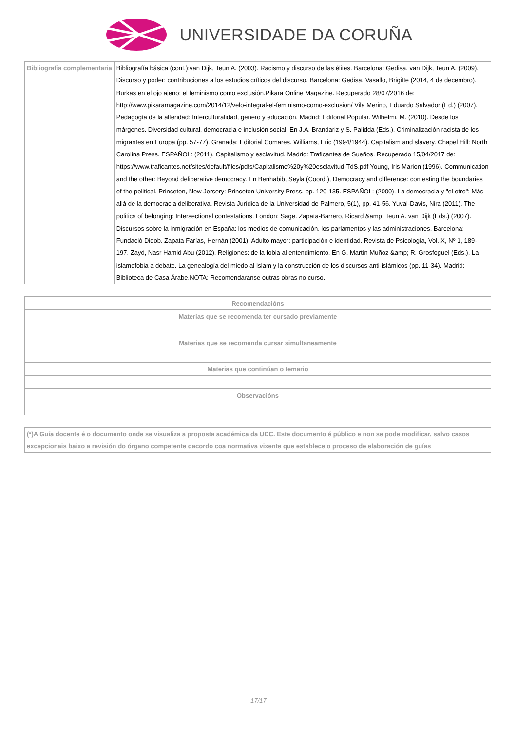UNIVERSIDADE DA CORUÑA
| Bibliografía complementaria | Bibliografía básica (cont.):van Dijk, Teun A. (2003). Racismo y discurso de las élites. Barcelona: Gedisa. van Dijk, Teun A. (2009). Discurso y poder: contribuciones a los estudios críticos del discurso. Barcelona: Gedisa. Vasallo, Brigitte (2014, 4 de decembro). Burkas en el ojo ajeno: el feminismo como exclusión.Pikara Online Magazine. Recuperado 28/07/2016 de: http://www.pikaramagazine.com/2014/12/velo-integral-el-feminismo-como-exclusion/ Vila Merino, Eduardo Salvador (Ed.) (2007). Pedagogía de la alteridad: Interculturalidad, género y educación. Madrid: Editorial Popular. Wilhelmi, M. (2010). Desde los márgenes. Diversidad cultural, democracia e inclusión social. En J.A. Brandariz y S. Palidda (Eds.), Criminalización racista de los migrantes en Europa (pp. 57-77). Granada: Editorial Comares. Williams, Eric (1994/1944). Capitalism and slavery. Chapel Hill: North Carolina Press. ESPAÑOL: (2011). Capitalismo y esclavitud. Madrid: Traficantes de Sueños. Recuperado 15/04/2017 de: https://www.traficantes.net/sites/default/files/pdfs/Capitalismo%20y%20esclavitud-TdS.pdf Young, Iris Marion (1996). Communication and the other: Beyond deliberative democracy. En Benhabib, Seyla (Coord.), Democracy and difference: contesting the boundaries of the political. Princeton, New Jersery: Princeton University Press, pp. 120-135. ESPAÑOL: (2000). La democracia y "el otro": Más allá de la democracia deliberativa. Revista Jurídica de la Universidad de Palmero, 5(1), pp. 41-56. Yuval-Davis, Nira (2011). The politics of belonging: Intersectional contestations. London: Sage. Zapata-Barrero, Ricard &amp; Teun A. van Dijk (Eds.) (2007). Discursos sobre la inmigración en España: los medios de comunicación, los parlamentos y las administraciones. Barcelona: Fundació Didob. Zapata Farías, Hernán (2001). Adulto mayor: participación e identidad. Revista de Psicología, Vol. X, Nº 1, 189-197. Zayd, Nasr Hamid Abu (2012). Religiones: de la fobia al entendimiento. En G. Martín Muñoz &amp; R. Grosfoguel (Eds.), La islamofobia a debate. La genealogía del miedo al Islam y la construcción de los discursos anti-islámicos (pp. 11-34). Madrid: Biblioteca de Casa Árabe.NOTA: Recomendaranse outras obras no curso. |
| Recomendacións |
| --- |
| Materias que se recomenda ter cursado previamente |
| Materias que se recomenda cursar simultaneamente |
| Materias que continúan o temario |
| Observacións |
| (*)A Guía docente é o documento onde se visualiza a proposta académica da UDC. Este documento é público e non se pode modificar, salvo casos excepcionais baixo a revisión do órgano competente dacordo coa normativa vixente que establece o proceso de elaboración de guías |
17/17